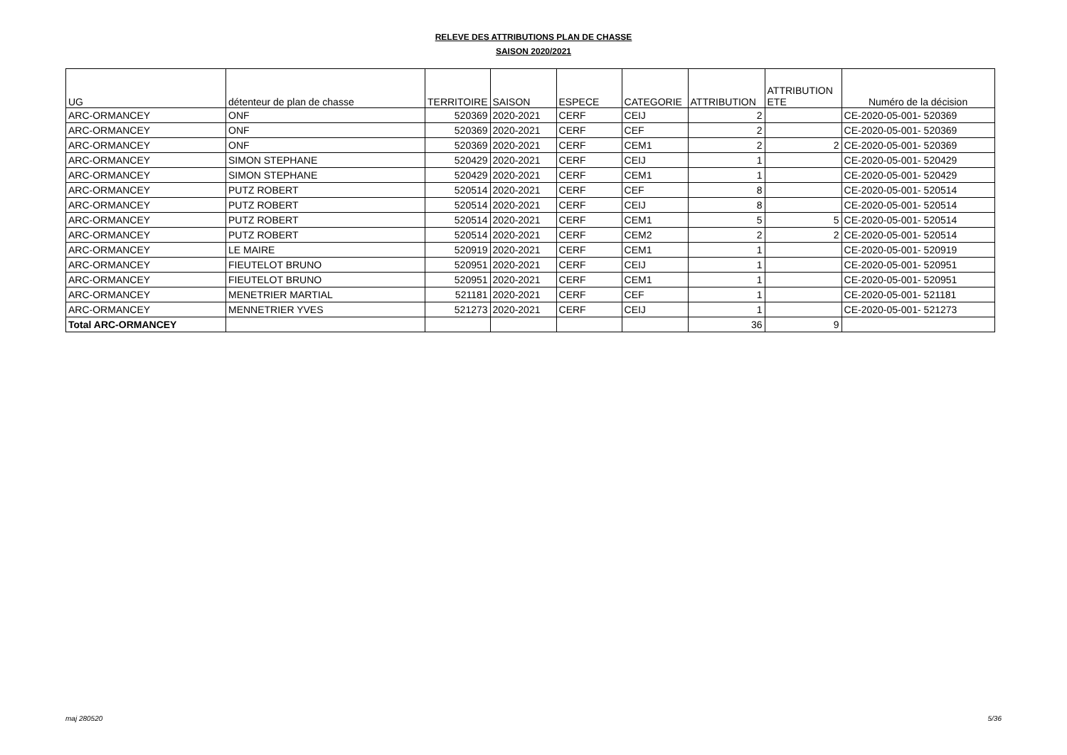RELEVE DES ATTRIBUTIONS PLAN DE CHASSE
SAISON 2020/2021
| UG | détenteur de plan de chasse | TERRITOIRE | SAISON | ESPECE | CATEGORIE | ATTRIBUTION | ATTRIBUTION ETE | Numéro de la décision |
| --- | --- | --- | --- | --- | --- | --- | --- | --- |
| ARC-ORMANCEY | ONF | 520369 | 2020-2021 | CERF | CEIJ | 2 | | CE-2020-05-001- 520369 |
| ARC-ORMANCEY | ONF | 520369 | 2020-2021 | CERF | CEF | 2 | | CE-2020-05-001- 520369 |
| ARC-ORMANCEY | ONF | 520369 | 2020-2021 | CERF | CEM1 | 2 | 2 | CE-2020-05-001- 520369 |
| ARC-ORMANCEY | SIMON STEPHANE | 520429 | 2020-2021 | CERF | CEIJ | 1 | | CE-2020-05-001- 520429 |
| ARC-ORMANCEY | SIMON STEPHANE | 520429 | 2020-2021 | CERF | CEM1 | 1 | | CE-2020-05-001- 520429 |
| ARC-ORMANCEY | PUTZ ROBERT | 520514 | 2020-2021 | CERF | CEF | 8 | | CE-2020-05-001- 520514 |
| ARC-ORMANCEY | PUTZ ROBERT | 520514 | 2020-2021 | CERF | CEIJ | 8 | | CE-2020-05-001- 520514 |
| ARC-ORMANCEY | PUTZ ROBERT | 520514 | 2020-2021 | CERF | CEM1 | 5 | 5 | CE-2020-05-001- 520514 |
| ARC-ORMANCEY | PUTZ ROBERT | 520514 | 2020-2021 | CERF | CEM2 | 2 | 2 | CE-2020-05-001- 520514 |
| ARC-ORMANCEY | LE MAIRE | 520919 | 2020-2021 | CERF | CEM1 | 1 | | CE-2020-05-001- 520919 |
| ARC-ORMANCEY | FIEUTELOT BRUNO | 520951 | 2020-2021 | CERF | CEIJ | 1 | | CE-2020-05-001- 520951 |
| ARC-ORMANCEY | FIEUTELOT BRUNO | 520951 | 2020-2021 | CERF | CEM1 | 1 | | CE-2020-05-001- 520951 |
| ARC-ORMANCEY | MENETRIER MARTIAL | 521181 | 2020-2021 | CERF | CEF | 1 | | CE-2020-05-001- 521181 |
| ARC-ORMANCEY | MENNETRIER YVES | 521273 | 2020-2021 | CERF | CEIJ | 1 | | CE-2020-05-001- 521273 |
| Total ARC-ORMANCEY | | | | | | 36 | 9 | |
maj 280520 5/36